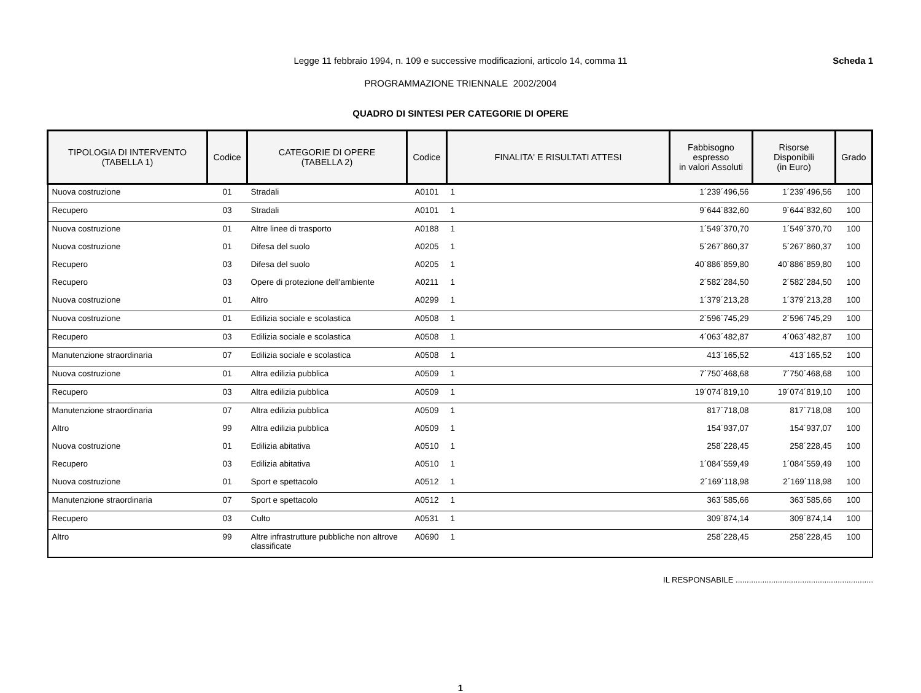Legge 11 febbraio 1994, n. 109 e successive modificazioni, articolo 14, comma 11
PROGRAMMAZIONE TRIENNALE 2002/2004
Scheda 1
QUADRO DI SINTESI PER CATEGORIE DI OPERE
| TIPOLOGIA DI INTERVENTO (TABELLA 1) | Codice | CATEGORIE DI OPERE (TABELLA 2) | Codice | FINALITA' E RISULTATI ATTESI | Fabbisogno espresso in valori Assoluti | Risorse Disponibili (in Euro) | Grado |
| --- | --- | --- | --- | --- | --- | --- | --- |
| Nuova costruzione | 01 | Stradali | A0101 | 1 | 1´239´496,56 | 1´239´496,56 | 100 |
| Recupero | 03 | Stradali | A0101 | 1 | 9´644´832,60 | 9´644´832,60 | 100 |
| Nuova costruzione | 01 | Altre linee di trasporto | A0188 | 1 | 1´549´370,70 | 1´549´370,70 | 100 |
| Nuova costruzione | 01 | Difesa del suolo | A0205 | 1 | 5´267´860,37 | 5´267´860,37 | 100 |
| Recupero | 03 | Difesa del suolo | A0205 | 1 | 40´886´859,80 | 40´886´859,80 | 100 |
| Recupero | 03 | Opere di protezione dell'ambiente | A0211 | 1 | 2´582´284,50 | 2´582´284,50 | 100 |
| Nuova costruzione | 01 | Altro | A0299 | 1 | 1´379´213,28 | 1´379´213,28 | 100 |
| Nuova costruzione | 01 | Edilizia sociale e scolastica | A0508 | 1 | 2´596´745,29 | 2´596´745,29 | 100 |
| Recupero | 03 | Edilizia sociale e scolastica | A0508 | 1 | 4´063´482,87 | 4´063´482,87 | 100 |
| Manutenzione straordinaria | 07 | Edilizia sociale e scolastica | A0508 | 1 | 413´165,52 | 413´165,52 | 100 |
| Nuova costruzione | 01 | Altra edilizia pubblica | A0509 | 1 | 7´750´468,68 | 7´750´468,68 | 100 |
| Recupero | 03 | Altra edilizia pubblica | A0509 | 1 | 19´074´819,10 | 19´074´819,10 | 100 |
| Manutenzione straordinaria | 07 | Altra edilizia pubblica | A0509 | 1 | 817´718,08 | 817´718,08 | 100 |
| Altro | 99 | Altra edilizia pubblica | A0509 | 1 | 154´937,07 | 154´937,07 | 100 |
| Nuova costruzione | 01 | Edilizia abitativa | A0510 | 1 | 258´228,45 | 258´228,45 | 100 |
| Recupero | 03 | Edilizia abitativa | A0510 | 1 | 1´084´559,49 | 1´084´559,49 | 100 |
| Nuova costruzione | 01 | Sport e spettacolo | A0512 | 1 | 2´169´118,98 | 2´169´118,98 | 100 |
| Manutenzione straordinaria | 07 | Sport e spettacolo | A0512 | 1 | 363´585,66 | 363´585,66 | 100 |
| Recupero | 03 | Culto | A0531 | 1 | 309´874,14 | 309´874,14 | 100 |
| Altro | 99 | Altre infrastrutture pubbliche non altrove classificate | A0690 | 1 | 258´228,45 | 258´228,45 | 100 |
IL RESPONSABILE ..............................................................
1